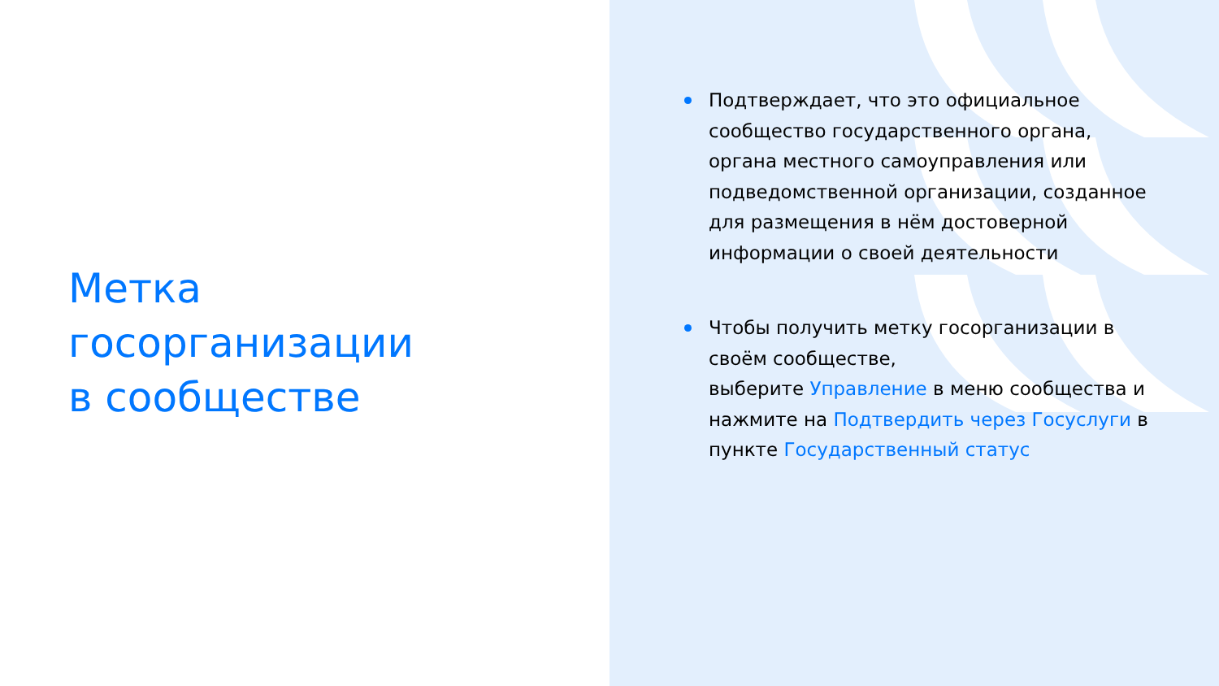Метка
госорганизации
в сообществе
Подтверждает, что это официальное сообщество государственного органа, органа местного самоуправления или подведомственной организации, созданное для размещения в нём достоверной информации о своей деятельности
Чтобы получить метку госорганизации в своём сообществе,
выберите Управление в меню сообщества и нажмите на Подтвердить через Госуслуги в
пункте Государственный статус